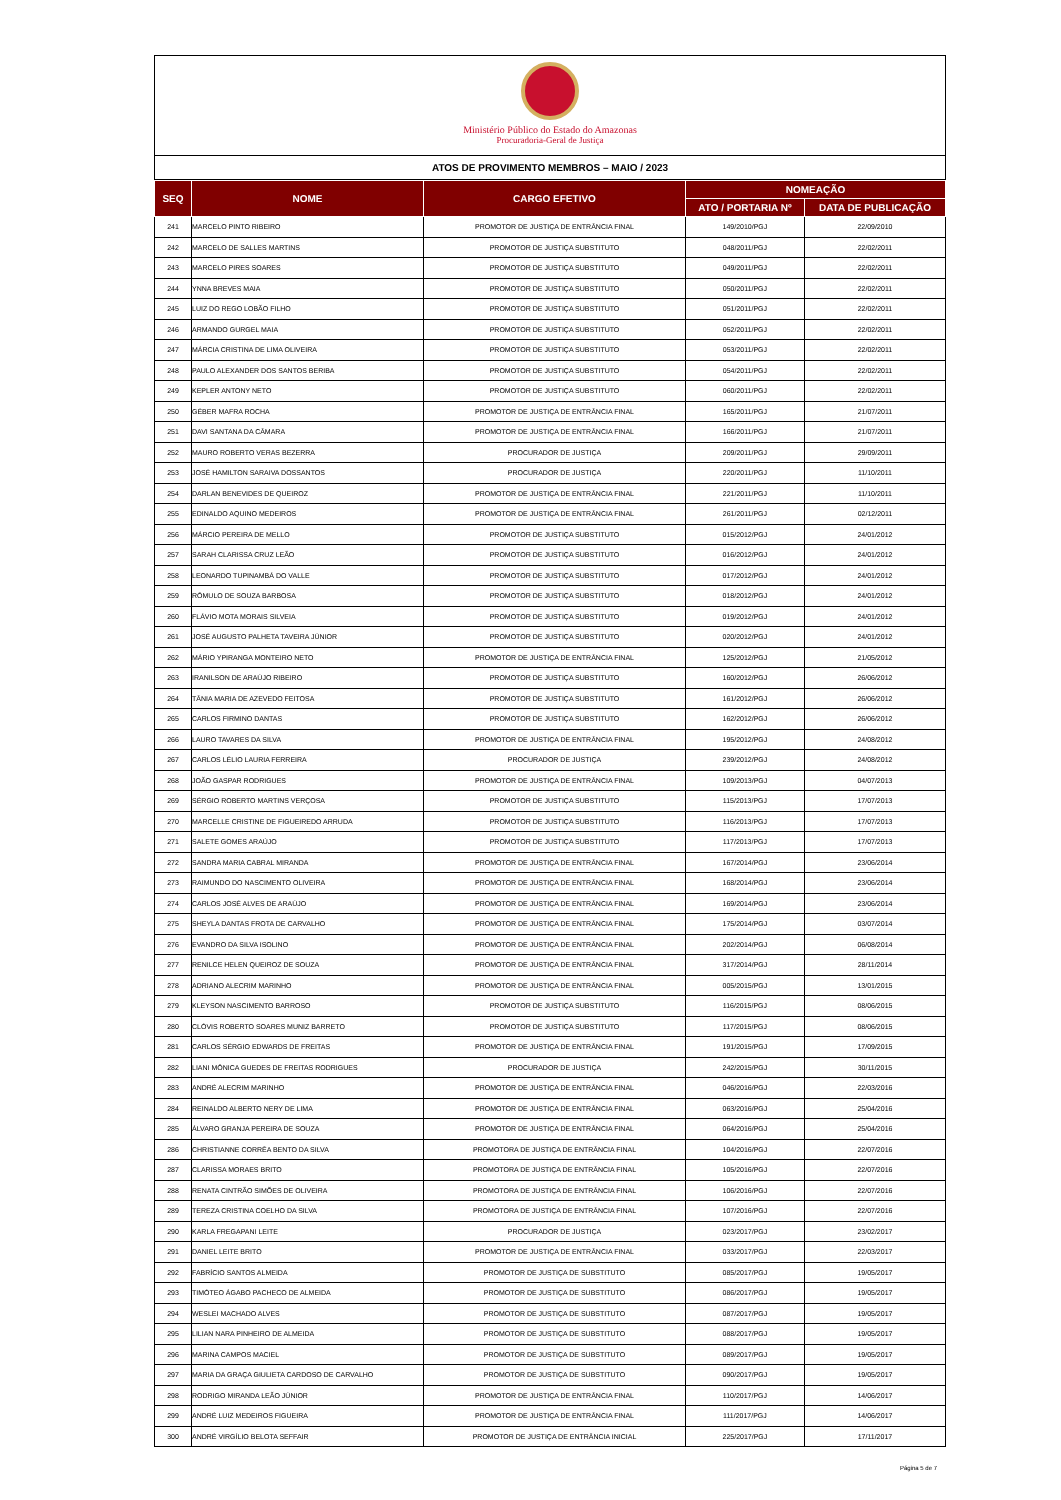Ministério Público do Estado do Amazonas
Procuradoria-Geral de Justiça
ATOS DE PROVIMENTO MEMBROS – MAIO / 2023
| SEQ | NOME | CARGO EFETIVO | NOMEAÇÃO | |
| --- | --- | --- | --- | --- |
| | | | ATO / PORTARIA Nº | DATA DE PUBLICAÇÃO |
| 241 | MARCELO PINTO RIBEIRO | PROMOTOR DE JUSTIÇA DE ENTRÂNCIA FINAL | 149/2010/PGJ | 22/09/2010 |
| 242 | MARCELO DE SALLES MARTINS | PROMOTOR DE JUSTIÇA SUBSTITUTO | 048/2011/PGJ | 22/02/2011 |
| 243 | MARCELO PIRES SOARES | PROMOTOR DE JUSTIÇA SUBSTITUTO | 049/2011/PGJ | 22/02/2011 |
| 244 | YNNA BREVES MAIA | PROMOTOR DE JUSTIÇA SUBSTITUTO | 050/2011/PGJ | 22/02/2011 |
| 245 | LUIZ DO REGO LOBÃO FILHO | PROMOTOR DE JUSTIÇA SUBSTITUTO | 051/2011/PGJ | 22/02/2011 |
| 246 | ARMANDO GURGEL MAIA | PROMOTOR DE JUSTIÇA SUBSTITUTO | 052/2011/PGJ | 22/02/2011 |
| 247 | MÁRCIA CRISTINA DE LIMA OLIVEIRA | PROMOTOR DE JUSTIÇA SUBSTITUTO | 053/2011/PGJ | 22/02/2011 |
| 248 | PAULO ALEXANDER DOS SANTOS BERIBA | PROMOTOR DE JUSTIÇA SUBSTITUTO | 054/2011/PGJ | 22/02/2011 |
| 249 | KEPLER ANTONY NETO | PROMOTOR DE JUSTIÇA SUBSTITUTO | 060/2011/PGJ | 22/02/2011 |
| 250 | GÉBER MAFRA ROCHA | PROMOTOR DE JUSTIÇA DE ENTRÂNCIA FINAL | 165/2011/PGJ | 21/07/2011 |
| 251 | DAVI SANTANA DA CÂMARA | PROMOTOR DE JUSTIÇA DE ENTRÂNCIA FINAL | 166/2011/PGJ | 21/07/2011 |
| 252 | MAURO ROBERTO VERAS BEZERRA | PROCURADOR DE JUSTIÇA | 209/2011/PGJ | 29/09/2011 |
| 253 | JOSÉ HAMILTON SARAIVA DOSSANTOS | PROCURADOR DE JUSTIÇA | 220/2011/PGJ | 11/10/2011 |
| 254 | DARLAN BENEVIDES DE QUEIROZ | PROMOTOR DE JUSTIÇA DE ENTRÂNCIA FINAL | 221/2011/PGJ | 11/10/2011 |
| 255 | EDINALDO AQUINO MEDEIROS | PROMOTOR DE JUSTIÇA DE ENTRÂNCIA FINAL | 261/2011/PGJ | 02/12/2011 |
| 256 | MÁRCIO PEREIRA DE MELLO | PROMOTOR DE JUSTIÇA SUBSTITUTO | 015/2012/PGJ | 24/01/2012 |
| 257 | SARAH CLARISSA CRUZ LEÃO | PROMOTOR DE JUSTIÇA SUBSTITUTO | 016/2012/PGJ | 24/01/2012 |
| 258 | LEONARDO TUPINAMBÁ DO VALLE | PROMOTOR DE JUSTIÇA SUBSTITUTO | 017/2012/PGJ | 24/01/2012 |
| 259 | RÔMULO DE SOUZA BARBOSA | PROMOTOR DE JUSTIÇA SUBSTITUTO | 018/2012/PGJ | 24/01/2012 |
| 260 | FLÁVIO MOTA MORAIS SILVEIA | PROMOTOR DE JUSTIÇA SUBSTITUTO | 019/2012/PGJ | 24/01/2012 |
| 261 | JOSÉ AUGUSTO PALHETA TAVEIRA JÚNIOR | PROMOTOR DE JUSTIÇA SUBSTITUTO | 020/2012/PGJ | 24/01/2012 |
| 262 | MÁRIO YPIRANGA MONTEIRO NETO | PROMOTOR DE JUSTIÇA DE ENTRÂNCIA FINAL | 125/2012/PGJ | 21/05/2012 |
| 263 | IRANILSON DE ARAÚJO RIBEIRO | PROMOTOR DE JUSTIÇA SUBSTITUTO | 160/2012/PGJ | 26/06/2012 |
| 264 | TÂNIA MARIA DE AZEVEDO FEITOSA | PROMOTOR DE JUSTIÇA SUBSTITUTO | 161/2012/PGJ | 26/06/2012 |
| 265 | CARLOS FIRMINO DANTAS | PROMOTOR DE JUSTIÇA SUBSTITUTO | 162/2012/PGJ | 26/06/2012 |
| 266 | LAURO TAVARES DA SILVA | PROMOTOR DE JUSTIÇA DE ENTRÂNCIA FINAL | 195/2012/PGJ | 24/08/2012 |
| 267 | CARLOS LÉLIO LAURIA FERREIRA | PROCURADOR DE JUSTIÇA | 239/2012/PGJ | 24/08/2012 |
| 268 | JOÃO GASPAR RODRIGUES | PROMOTOR DE JUSTIÇA DE ENTRÂNCIA FINAL | 109/2013/PGJ | 04/07/2013 |
| 269 | SÉRGIO ROBERTO MARTINS VERÇOSA | PROMOTOR DE JUSTIÇA SUBSTITUTO | 115/2013/PGJ | 17/07/2013 |
| 270 | MARCELLE CRISTINE DE FIGUEIREDO ARRUDA | PROMOTOR DE JUSTIÇA SUBSTITUTO | 116/2013/PGJ | 17/07/2013 |
| 271 | SALETE GOMES ARAÚJO | PROMOTOR DE JUSTIÇA SUBSTITUTO | 117/2013/PGJ | 17/07/2013 |
| 272 | SANDRA MARIA CABRAL MIRANDA | PROMOTOR DE JUSTIÇA DE ENTRÂNCIA FINAL | 167/2014/PGJ | 23/06/2014 |
| 273 | RAIMUNDO DO NASCIMENTO OLIVEIRA | PROMOTOR DE JUSTIÇA DE ENTRÂNCIA FINAL | 168/2014/PGJ | 23/06/2014 |
| 274 | CARLOS JOSÉ ALVES DE ARAÚJO | PROMOTOR DE JUSTIÇA DE ENTRÂNCIA FINAL | 169/2014/PGJ | 23/06/2014 |
| 275 | SHEYLA DANTAS FROTA DE CARVALHO | PROMOTOR DE JUSTIÇA DE ENTRÂNCIA FINAL | 175/2014/PGJ | 03/07/2014 |
| 276 | EVANDRO DA SILVA ISOLINO | PROMOTOR DE JUSTIÇA DE ENTRÂNCIA FINAL | 202/2014/PGJ | 06/08/2014 |
| 277 | RENILCE HELEN QUEIROZ DE SOUZA | PROMOTOR DE JUSTIÇA DE ENTRÂNCIA FINAL | 317/2014/PGJ | 28/11/2014 |
| 278 | ADRIANO ALECRIM MARINHO | PROMOTOR DE JUSTIÇA DE ENTRÂNCIA FINAL | 005/2015/PGJ | 13/01/2015 |
| 279 | KLEYSON NASCIMENTO BARROSO | PROMOTOR DE JUSTIÇA SUBSTITUTO | 116/2015/PGJ | 08/06/2015 |
| 280 | CLÓVIS ROBERTO SOARES MUNIZ BARRETO | PROMOTOR DE JUSTIÇA SUBSTITUTO | 117/2015/PGJ | 08/06/2015 |
| 281 | CARLOS SÉRGIO EDWARDS DE FREITAS | PROMOTOR DE JUSTIÇA DE ENTRÂNCIA FINAL | 191/2015/PGJ | 17/09/2015 |
| 282 | LIANI MÔNICA GUEDES DE FREITAS RODRIGUES | PROCURADOR DE JUSTIÇA | 242/2015/PGJ | 30/11/2015 |
| 283 | ANDRÉ ALECRIM MARINHO | PROMOTOR DE JUSTIÇA DE ENTRÂNCIA FINAL | 046/2016/PGJ | 22/03/2016 |
| 284 | REINALDO ALBERTO NERY DE LIMA | PROMOTOR DE JUSTIÇA DE ENTRÂNCIA FINAL | 063/2016/PGJ | 25/04/2016 |
| 285 | ÁLVARO GRANJA PEREIRA DE SOUZA | PROMOTOR DE JUSTIÇA DE ENTRÂNCIA FINAL | 064/2016/PGJ | 25/04/2016 |
| 286 | CHRISTIANNE CORRÊA BENTO DA SILVA | PROMOTORA DE JUSTIÇA DE ENTRÂNCIA FINAL | 104/2016/PGJ | 22/07/2016 |
| 287 | CLARISSA MORAES BRITO | PROMOTORA DE JUSTIÇA DE ENTRÂNCIA FINAL | 105/2016/PGJ | 22/07/2016 |
| 288 | RENATA CINTRÃO SIMÕES DE OLIVEIRA | PROMOTORA DE JUSTIÇA DE ENTRÂNCIA FINAL | 106/2016/PGJ | 22/07/2016 |
| 289 | TEREZA CRISTINA COELHO DA SILVA | PROMOTORA DE JUSTIÇA DE ENTRÂNCIA FINAL | 107/2016/PGJ | 22/07/2016 |
| 290 | KARLA FREGAPANI LEITE | PROCURADOR DE JUSTIÇA | 023/2017/PGJ | 23/02/2017 |
| 291 | DANIEL LEITE BRITO | PROMOTOR DE JUSTIÇA DE ENTRÂNCIA FINAL | 033/2017/PGJ | 22/03/2017 |
| 292 | FABRÍCIO SANTOS ALMEIDA | PROMOTOR DE JUSTIÇA DE SUBSTITUTO | 085/2017/PGJ | 19/05/2017 |
| 293 | TIMÓTEO ÁGABO PACHECO DE ALMEIDA | PROMOTOR DE JUSTIÇA DE SUBSTITUTO | 086/2017/PGJ | 19/05/2017 |
| 294 | WESLEI MACHADO ALVES | PROMOTOR DE JUSTIÇA DE SUBSTITUTO | 087/2017/PGJ | 19/05/2017 |
| 295 | LILIAN NARA PINHEIRO DE ALMEIDA | PROMOTOR DE JUSTIÇA DE SUBSTITUTO | 088/2017/PGJ | 19/05/2017 |
| 296 | MARINA CAMPOS MACIEL | PROMOTOR DE JUSTIÇA DE SUBSTITUTO | 089/2017/PGJ | 19/05/2017 |
| 297 | MARIA DA GRAÇA GIULIETA CARDOSO DE CARVALHO | PROMOTOR DE JUSTIÇA DE SUBSTITUTO | 090/2017/PGJ | 19/05/2017 |
| 298 | RODRIGO MIRANDA LEÃO JÚNIOR | PROMOTOR DE JUSTIÇA DE ENTRÂNCIA FINAL | 110/2017/PGJ | 14/06/2017 |
| 299 | ANDRÉ LUIZ MEDEIROS FIGUEIRA | PROMOTOR DE JUSTIÇA DE ENTRÂNCIA FINAL | 111/2017/PGJ | 14/06/2017 |
| 300 | ANDRÉ VIRGÍLIO BELOTA SEFFAIR | PROMOTOR DE JUSTIÇA DE ENTRÂNCIA INICIAL | 225/2017/PGJ | 17/11/2017 |
Página 5 de 7